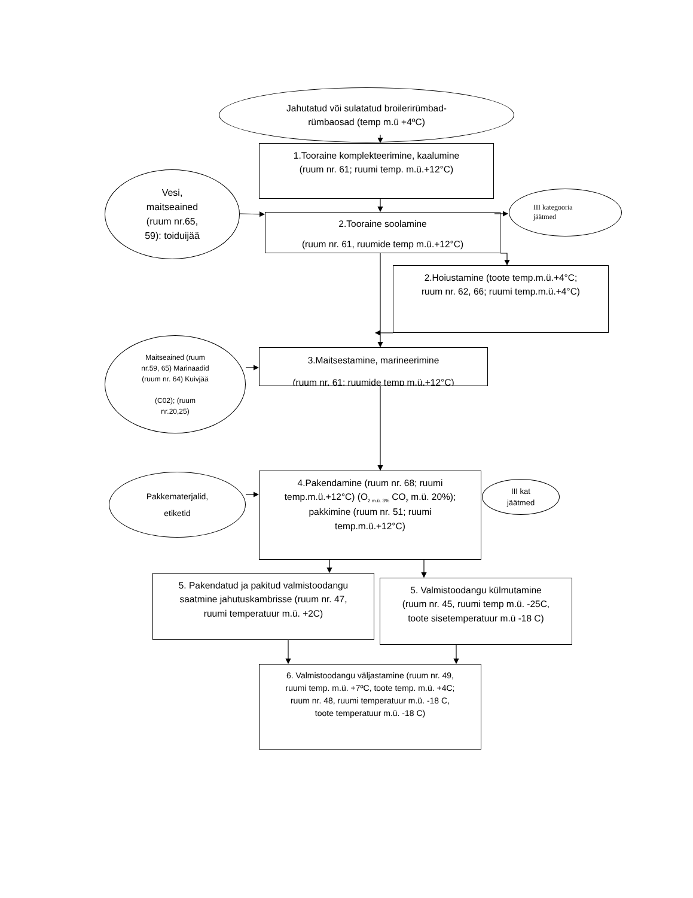Jahutatud või sulatatud broilerirümbad-
rümbaosad (temp m.ü +4ºC)
Vesi,
maitseained
(ruum nr.65,
59): toiduijää
1.Tooraine komplekteerimine, kaalumine
(ruum nr. 61; ruumi temp. m.ü.+12°C)
2.Tooraine soolamine
(ruum nr. 61, ruumide temp m.ü.+12°C)
III kategooria
jäätmed
2.Hoiustamine (toote temp.m.ü.+4°C;
ruum nr. 62, 66; ruumi temp.m.ü.+4°C)
Maitseained (ruum
nr.59, 65) Marinaadid
(ruum nr. 64) Kuivjää
(C02); (ruum
nr.20,25)
3.Maitsestamine, marineerimine
(ruum nr. 61; ruumide temp m.ü.+12°C)
Pakkematerjalid,
etiketid
4.Pakendamine (ruum nr. 68; ruumi
temp.m.ü.+12°C) (O<sub>2 m.ü. 3%</sub> CO<sub>2</sub> m.ü. 20%);
pakkimine (ruum nr. 51; ruumi
temp.m.ü.+12°C)
III kat
jäätmed
5. Pakendatud ja pakitud valmistoodangu
saatmine jahutuskambrisse (ruum nr. 47,
ruumi temperatuur m.ü. +2C)
5. Valmistoodangu külmutamine
(ruum nr. 45, ruumi temp m.ü. -25C,
toote sisetemperatuur m.ü -18 C)
6. Valmistoodangu väljastamine (ruum nr. 49,
ruumi temp. m.ü. +7ºC, toote temp. m.ü. +4C;
ruum nr. 48, ruumi temperatuur m.ü. -18 C,
toote temperatuur m.ü. -18 C)